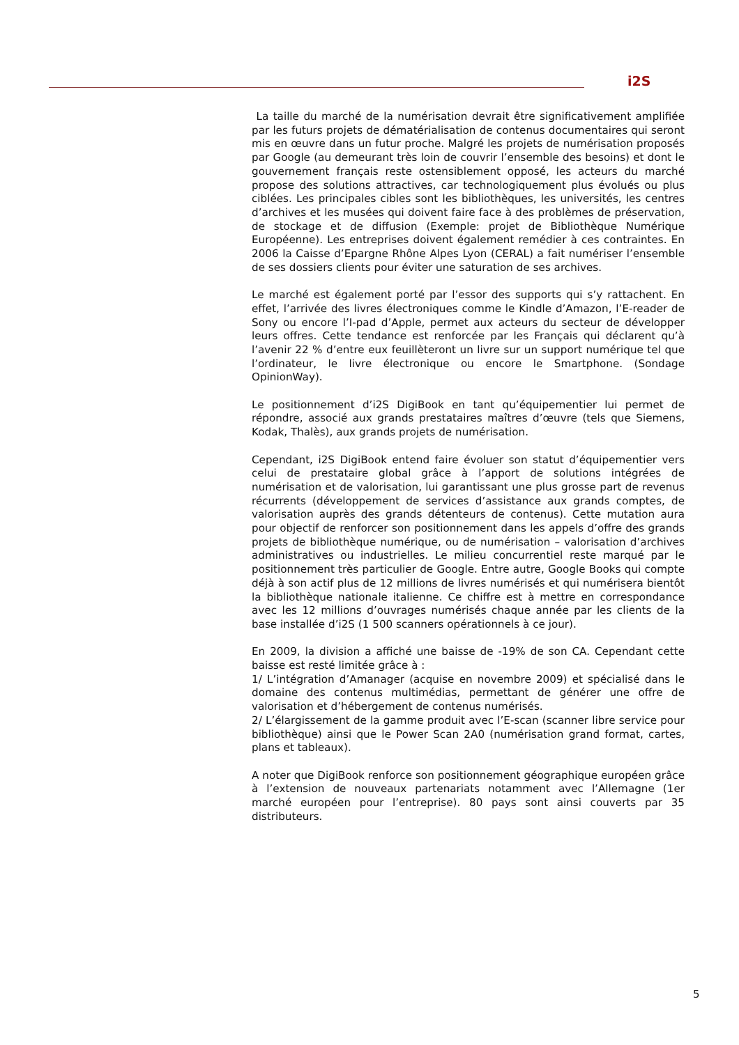i2S
La taille du marché de la numérisation devrait être significativement amplifiée par les futurs projets de dématérialisation de contenus documentaires qui seront mis en œuvre dans un futur proche. Malgré les projets de numérisation proposés par Google (au demeurant très loin de couvrir l’ensemble des besoins) et dont le gouvernement français reste ostensiblement opposé, les acteurs du marché propose des solutions attractives, car technologiquement plus évolués ou plus ciblées. Les principales cibles sont les bibliothèques, les universités, les centres d’archives et les musées qui doivent faire face à des problèmes de préservation, de stockage et de diffusion (Exemple: projet de Bibliothèque Numérique Européenne). Les entreprises doivent également remédier à ces contraintes. En 2006 la Caisse d’Epargne Rhône Alpes Lyon (CERAL) a fait numériser l’ensemble de ses dossiers clients pour éviter une saturation de ses archives.
Le marché est également porté par l’essor des supports qui s’y rattachent. En effet, l’arrivée des livres électroniques comme le Kindle d’Amazon, l’E-reader de Sony ou encore l’I-pad d’Apple, permet aux acteurs du secteur de développer leurs offres. Cette tendance est renforcée par les Français qui déclarent qu’à l’avenir 22 % d’entre eux feuillèteront un livre sur un support numérique tel que l’ordinateur, le livre électronique ou encore le Smartphone. (Sondage OpinionWay).
Le positionnement d’i2S DigiBook en tant qu’équipementier lui permet de répondre, associé aux grands prestataires maîtres d’œuvre (tels que Siemens, Kodak, Thalès), aux grands projets de numérisation.
Cependant, i2S DigiBook entend faire évoluer son statut d’équipementier vers celui de prestataire global grâce à l’apport de solutions intégrées de numérisation et de valorisation, lui garantissant une plus grosse part de revenus récurrents (développement de services d’assistance aux grands comptes, de valorisation auprès des grands détenteurs de contenus). Cette mutation aura pour objectif de renforcer son positionnement dans les appels d’offre des grands projets de bibliothèque numérique, ou de numérisation – valorisation d’archives administratives ou industrielles. Le milieu concurrentiel reste marqué par le positionnement très particulier de Google. Entre autre, Google Books qui compte déjà à son actif plus de 12 millions de livres numérisés et qui numérisera bientôt la bibliothèque nationale italienne. Ce chiffre est à mettre en correspondance avec les 12 millions d’ouvrages numérisés chaque année par les clients de la base installée d’i2S (1 500 scanners opérationnels à ce jour).
En 2009, la division a affiché une baisse de -19% de son CA. Cependant cette baisse est resté limitée grâce à :
1/ L’intégration d’Amanager (acquise en novembre 2009) et spécialisé dans le domaine des contenus multimédias, permettant de générer une offre de valorisation et d’hébergement de contenus numérisés.
2/ L’élargissement de la gamme produit avec l’E-scan (scanner libre service pour bibliothèque) ainsi que le Power Scan 2A0 (numérisation grand format, cartes, plans et tableaux).
A noter que DigiBook renforce son positionnement géographique européen grâce à l’extension de nouveaux partenariats notamment avec l’Allemagne (1er marché européen pour l’entreprise). 80 pays sont ainsi couverts par 35 distributeurs.
5